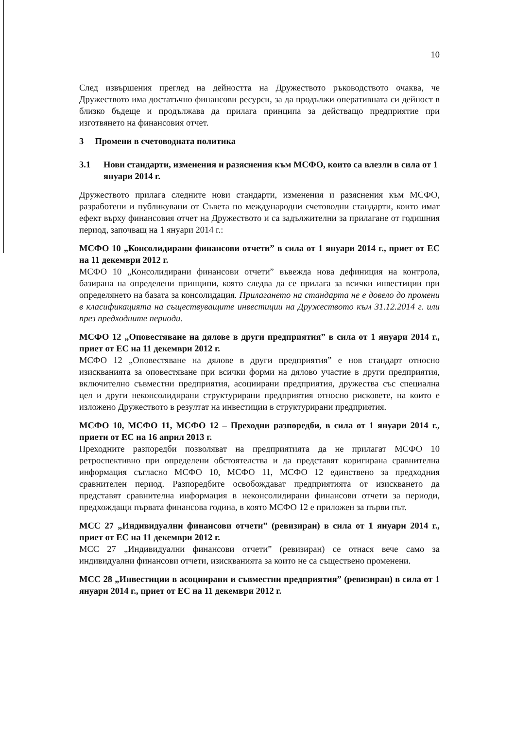10
След извършения преглед на дейността на Дружеството ръководството очаква, че Дружеството има достатъчно финансови ресурси, за да продължи оперативната си дейност в близко бъдеще и продължава да прилага принципа за действащо предприятие при изготвянето на финансовия отчет.
3 Промени в счетоводната политика
3.1 Нови стандарти, изменения и разяснения към МСФО, които са влезли в сила от 1 януари 2014 г.
Дружеството прилага следните нови стандарти, изменения и разяснения към МСФО, разработени и публикувани от Съвета по международни счетоводни стандарти, които имат ефект върху финансовия отчет на Дружеството и са задължителни за прилагане от годишния период, започващ на 1 януари 2014 г.:
МСФО 10 „Консолидирани финансови отчети” в сила от 1 януари 2014 г., приет от ЕС на 11 декември 2012 г.
МСФО 10 „Консолидирани финансови отчети” въвежда нова дефиниция на контрола, базирана на определени принципи, която следва да се прилага за всички инвестиции при определянето на базата за консолидация. Прилагането на стандарта не е довело до промени в класификацията на съществуващите инвестиции на Дружеството към 31.12.2014 г. или през предходните периоди.
МСФО 12 „Оповестяване на дялове в други предприятия” в сила от 1 януари 2014 г., приет от ЕС на 11 декември 2012 г.
МСФО 12 „Оповестяване на дялове в други предприятия” е нов стандарт относно изискванията за оповестяване при всички форми на дялово участие в други предприятия, включително съвместни предприятия, асоциирани предприятия, дружества със специална цел и други неконсолидирани структурирани предприятия относно рисковете, на които е изложено Дружеството в резултат на инвестиции в структурирани предприятия.
МСФО 10, МСФО 11, МСФО 12 – Преходни разпоредби, в сила от 1 януари 2014 г., приети от ЕС на 16 април 2013 г.
Преходните разпоредби позволяват на предприятията да не прилагат МСФО 10 ретроспективно при определени обстоятелства и да представят коригирана сравнителна информация съгласно МСФО 10, МСФО 11, МСФО 12 единствено за предходния сравнителен период. Разпоредбите освобождават предприятията от изискването да представят сравнителна информация в неконсолидирани финансови отчети за периоди, предхождащи първата финансова година, в която МСФО 12 е приложен за първи път.
МСС 27 „Индивидуални финансови отчети” (ревизиран) в сила от 1 януари 2014 г., приет от ЕС на 11 декември 2012 г.
МСС 27 „Индивидуални финансови отчети” (ревизиран) се отнася вече само за индивидуални финансови отчети, изискванията за които не са съществено променени.
МСС 28 „Инвестиции в асоциирани и съвместни предприятия” (ревизиран) в сила от 1 януари 2014 г., приет от ЕС на 11 декември 2012 г.